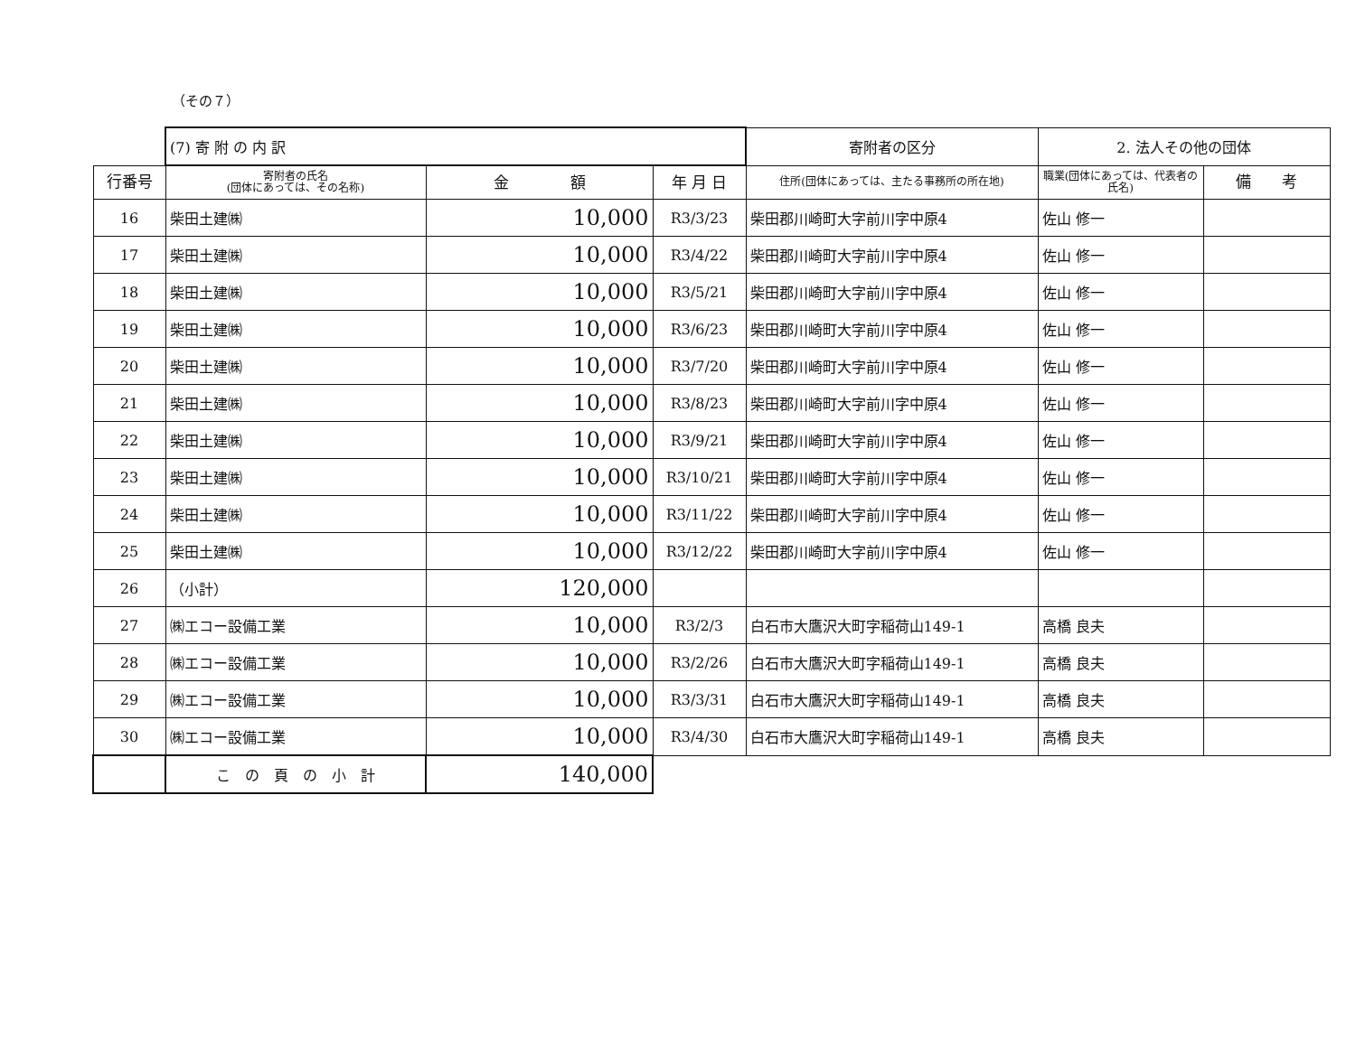（その７）
| | (7) 寄 附 の 内 訳 | | | 寄附者の区分 | 2. 法人その他の団体 | |
| 行番号 | 寄附者の氏名 (団体にあっては、その名称) | 金 額 | 年 月 日 | 住所(団体にあっては、主たる事務所の所在地) | 職業(団体にあっては、代表者の氏名) | 備 考 |
| 16 | 柴田土建㈱ | 10,000 | R3/3/23 | 柴田郡川崎町大字前川字中原4 | 佐山 修一 | |
| 17 | 柴田土建㈱ | 10,000 | R3/4/22 | 柴田郡川崎町大字前川字中原4 | 佐山 修一 | |
| 18 | 柴田土建㈱ | 10,000 | R3/5/21 | 柴田郡川崎町大字前川字中原4 | 佐山 修一 | |
| 19 | 柴田土建㈱ | 10,000 | R3/6/23 | 柴田郡川崎町大字前川字中原4 | 佐山 修一 | |
| 20 | 柴田土建㈱ | 10,000 | R3/7/20 | 柴田郡川崎町大字前川字中原4 | 佐山 修一 | |
| 21 | 柴田土建㈱ | 10,000 | R3/8/23 | 柴田郡川崎町大字前川字中原4 | 佐山 修一 | |
| 22 | 柴田土建㈱ | 10,000 | R3/9/21 | 柴田郡川崎町大字前川字中原4 | 佐山 修一 | |
| 23 | 柴田土建㈱ | 10,000 | R3/10/21 | 柴田郡川崎町大字前川字中原4 | 佐山 修一 | |
| 24 | 柴田土建㈱ | 10,000 | R3/11/22 | 柴田郡川崎町大字前川字中原4 | 佐山 修一 | |
| 25 | 柴田土建㈱ | 10,000 | R3/12/22 | 柴田郡川崎町大字前川字中原4 | 佐山 修一 | |
| 26 | （小計） | 120,000 | | | | |
| 27 | ㈱エコー設備工業 | 10,000 | R3/2/3 | 白石市大鷹沢大町字稲荷山149-1 | 高橋 良夫 | |
| 28 | ㈱エコー設備工業 | 10,000 | R3/2/26 | 白石市大鷹沢大町字稲荷山149-1 | 高橋 良夫 | |
| 29 | ㈱エコー設備工業 | 10,000 | R3/3/31 | 白石市大鷹沢大町字稲荷山149-1 | 高橋 良夫 | |
| 30 | ㈱エコー設備工業 | 10,000 | R3/4/30 | 白石市大鷹沢大町字稲荷山149-1 | 高橋 良夫 | |
| | こ の 頁 の 小 計 | 140,000 | | | | |